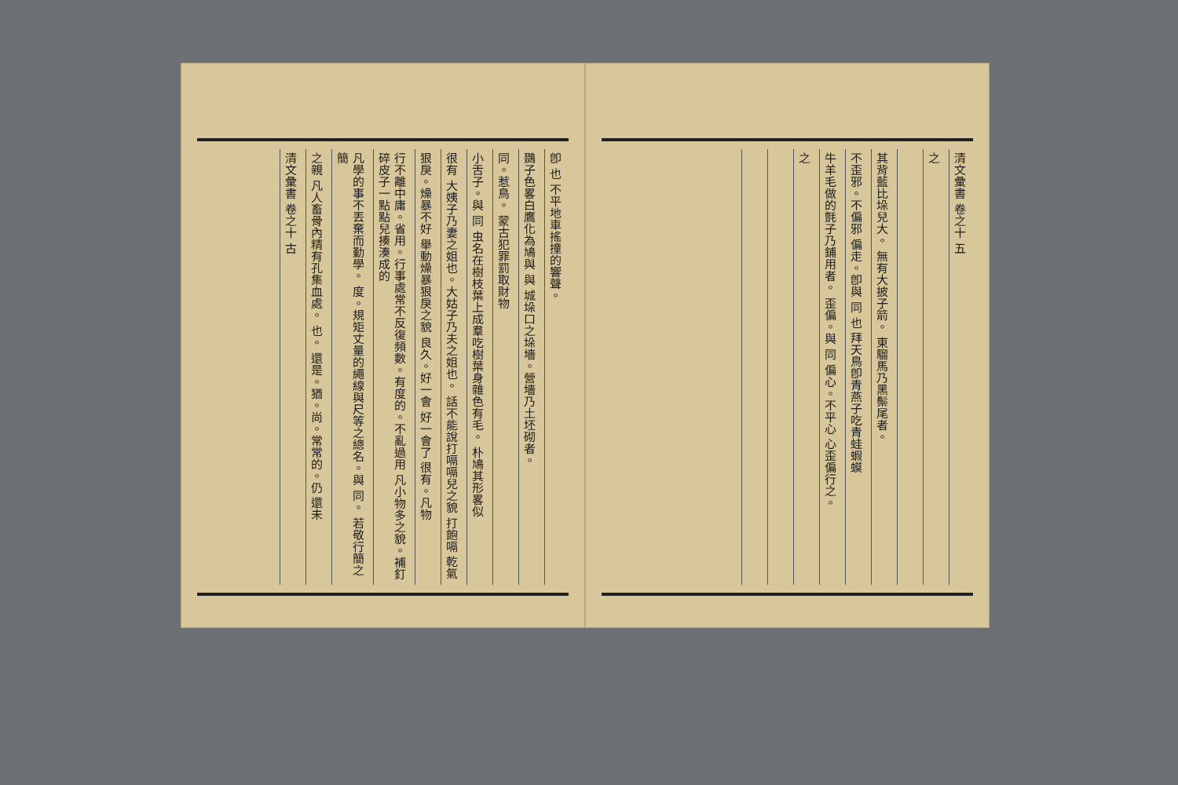卽 也 不平地車搖撞的響聲。
鵽子色畧白鷹化為鳩與 與 城垛口之垛墻。營墻乃土坯砌者。
同。惹鳥。 蒙古犯罪罰取財物
小舌子。與 同 虫名在樹枝葉上成羣吃樹葉身雜色有毛。 朴鳩其形畧似
很有 大姨子乃妻之姐也。大姑子乃夫之姐也。 話不能說打嗝嗝兒之貌 打飽嗝 乾氣
狠戾。燥暴不好 舉動燥暴狠戾之貌 良久。好一會 好一會了 很有。凡物
行不離中庸。省用。行事處常不反復頻數。有度的。不亂過用 凡小物多之貌。補釘碎皮子一點點兒揍湊成的
凡學的事不丟棄而勤學。 度。規矩丈量的繩線與尺等之總名。與 同。 若敬行簡之簡
之親 凡人畜骨內精有孔集血處。 也。 還是。猶。尚。常常的。仍 還未
清文彙書 卷之十 古
清文彙書 卷之十 五
之
其背藍比垛兒大。 無有大披子箭。 東騮馬乃黑鬃尾者。
不歪邪。不偏邪 偏走。卽與 同 也 拜天鳥卽青燕子吃青蛙蝦蟆
牛羊毛做的氈子乃鋪用者。 歪偏。與 同 偏心。不平心 心歪偏行之。
之